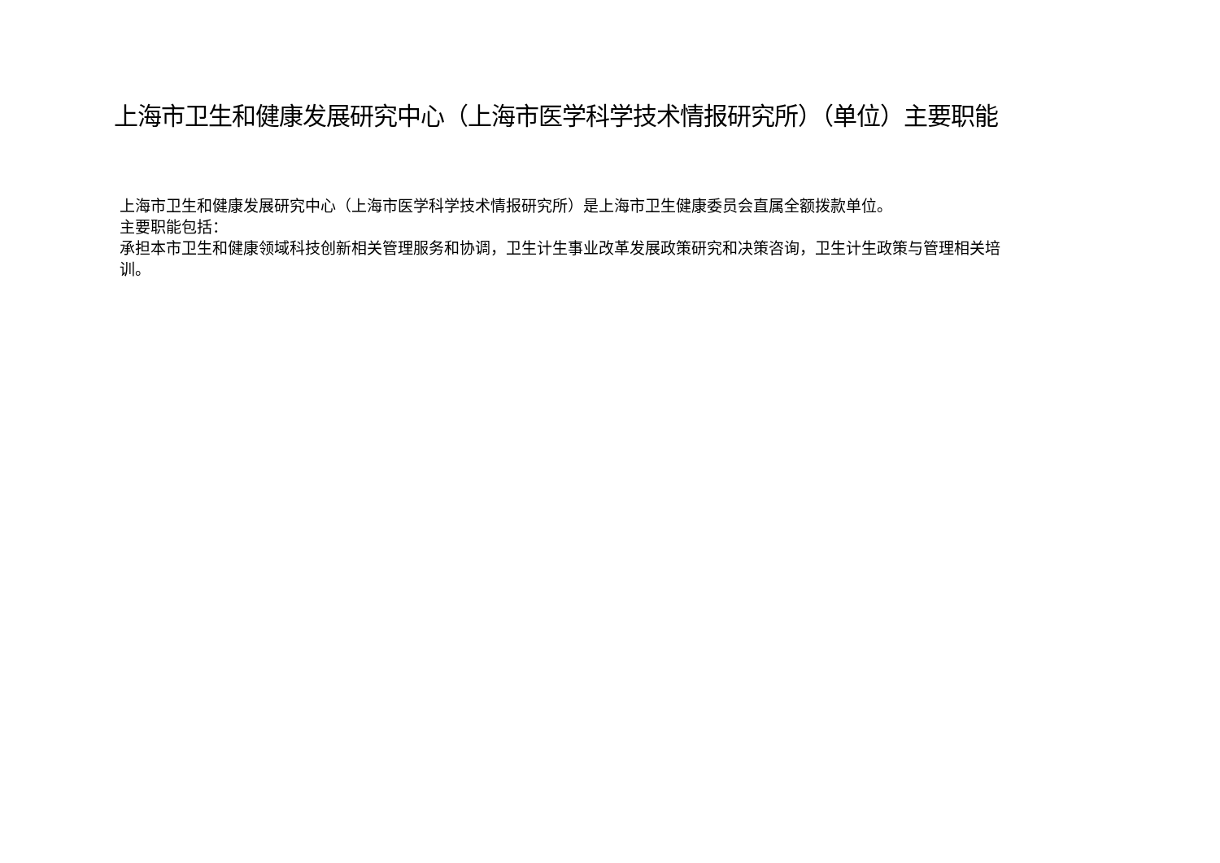上海市卫生和健康发展研究中心（上海市医学科学技术情报研究所）（单位）主要职能
上海市卫生和健康发展研究中心（上海市医学科学技术情报研究所）是上海市卫生健康委员会直属全额拨款单位。
主要职能包括：
承担本市卫生和健康领域科技创新相关管理服务和协调，卫生计生事业改革发展政策研究和决策咨询，卫生计生政策与管理相关培训。